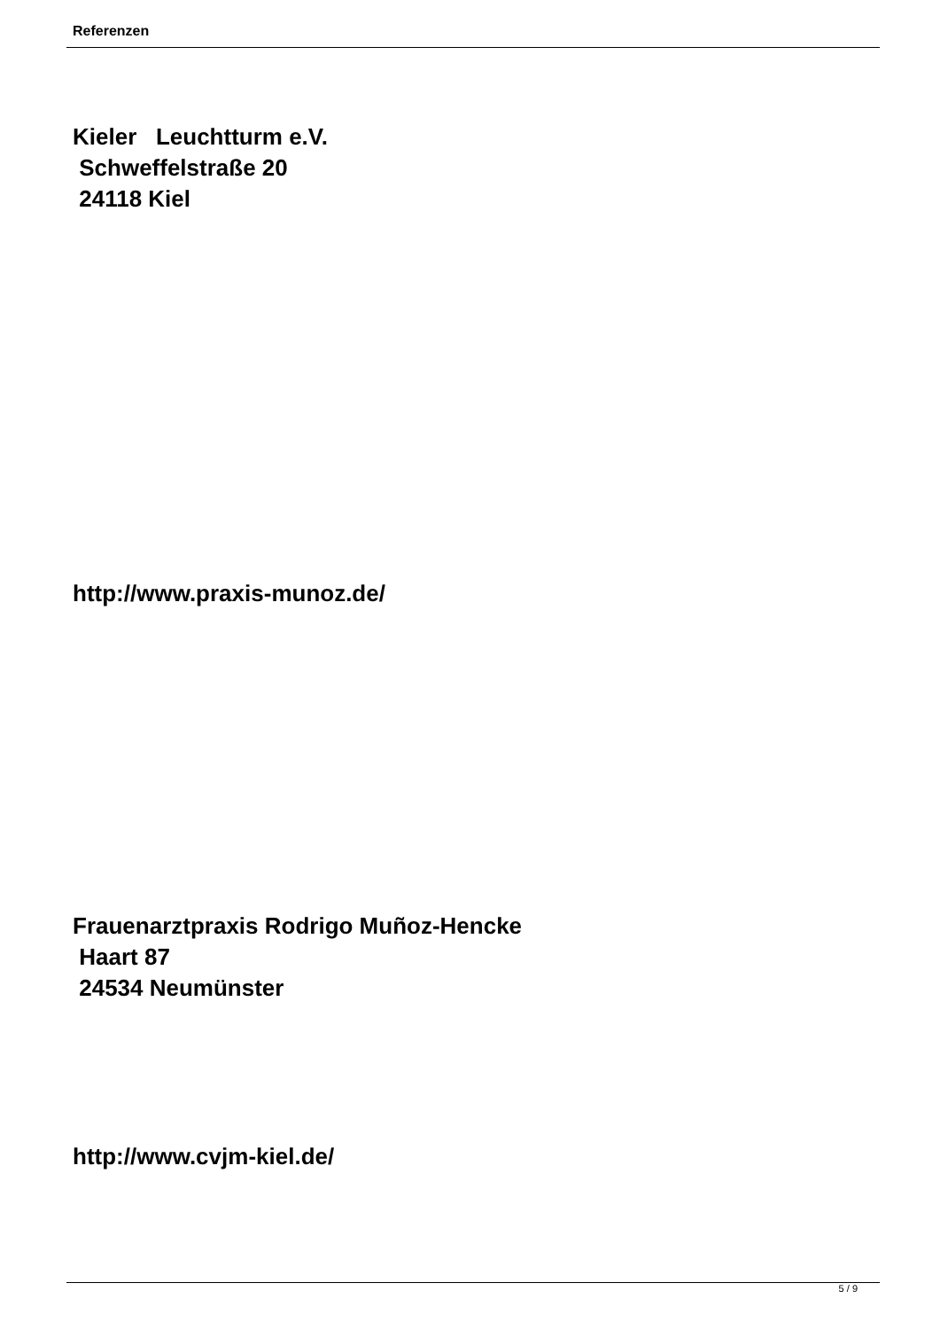Referenzen
Kieler Leuchtturm e.V. Schweffelstraße 20 24118 Kiel
http://www.praxis-munoz.de/
Frauenarztpraxis Rodrigo Muñoz-Hencke Haart 87 24534 Neumünster
http://www.cvjm-kiel.de/
5 / 9